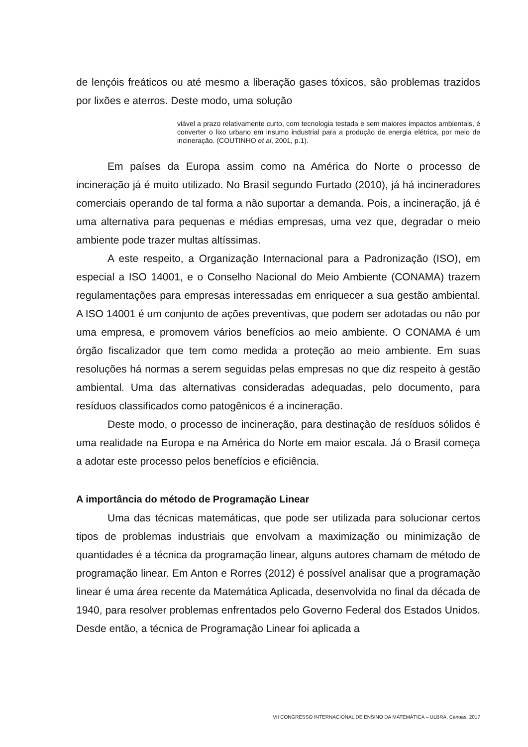de lençóis freáticos ou até mesmo a liberação gases tóxicos, são problemas trazidos por lixões e aterros. Deste modo, uma solução
viável a prazo relativamente curto, com tecnologia testada e sem maiores impactos ambientais, é converter o lixo urbano em insumo industrial para a produção de energia elétrica, por meio de incineração. (COUTINHO et al, 2001, p.1).
Em países da Europa assim como na América do Norte o processo de incineração já é muito utilizado. No Brasil segundo Furtado (2010), já há incineradores comerciais operando de tal forma a não suportar a demanda. Pois, a incineração, já é uma alternativa para pequenas e médias empresas, uma vez que, degradar o meio ambiente pode trazer multas altíssimas.
A este respeito, a Organização Internacional para a Padronização (ISO), em especial a ISO 14001, e o Conselho Nacional do Meio Ambiente (CONAMA) trazem regulamentações para empresas interessadas em enriquecer a sua gestão ambiental. A ISO 14001 é um conjunto de ações preventivas, que podem ser adotadas ou não por uma empresa, e promovem vários benefícios ao meio ambiente. O CONAMA é um órgão fiscalizador que tem como medida a proteção ao meio ambiente. Em suas resoluções há normas a serem seguidas pelas empresas no que diz respeito à gestão ambiental. Uma das alternativas consideradas adequadas, pelo documento, para resíduos classificados como patogênicos é a incineração.
Deste modo, o processo de incineração, para destinação de resíduos sólidos é uma realidade na Europa e na América do Norte em maior escala. Já o Brasil começa a adotar este processo pelos benefícios e eficiência.
A importância do método de Programação Linear
Uma das técnicas matemáticas, que pode ser utilizada para solucionar certos tipos de problemas industriais que envolvam a maximização ou minimização de quantidades é a técnica da programação linear, alguns autores chamam de método de programação linear. Em Anton e Rorres (2012) é possível analisar que a programação linear é uma área recente da Matemática Aplicada, desenvolvida no final da década de 1940, para resolver problemas enfrentados pelo Governo Federal dos Estados Unidos. Desde então, a técnica de Programação Linear foi aplicada a
VII CONGRESSO INTERNACIONAL DE ENSINO DA MATEMÁTICA – ULBRA, Canoas, 2017